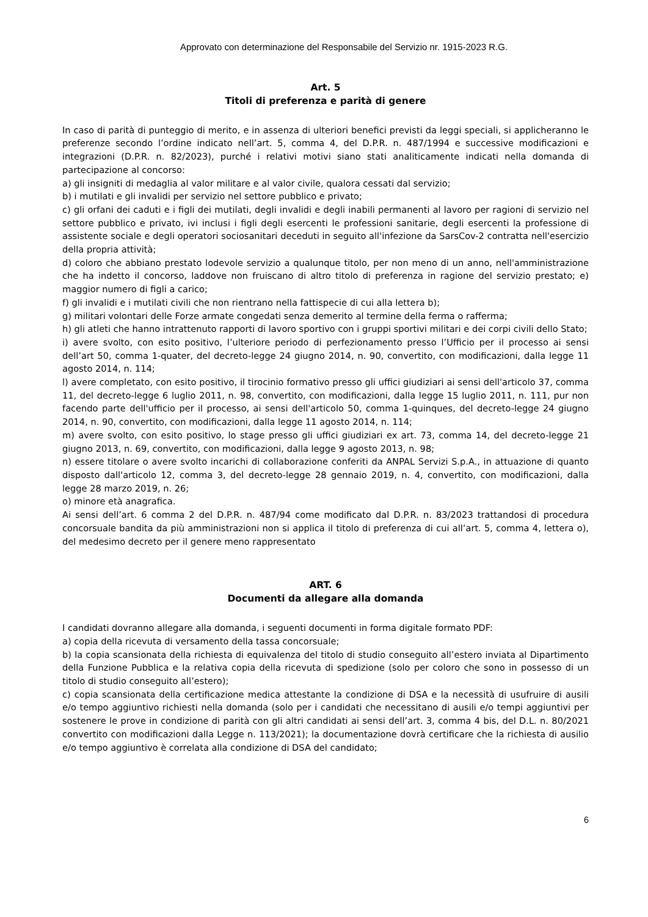Approvato con determinazione del Responsabile del Servizio nr. 1915-2023 R.G.
Art. 5
Titoli di preferenza e parità di genere
In caso di parità di punteggio di merito, e in assenza di ulteriori benefici previsti da leggi speciali, si applicheranno le preferenze secondo l’ordine indicato nell’art. 5, comma 4, del D.P.R. n. 487/1994 e successive modificazioni e integrazioni (D.P.R. n. 82/2023), purché i relativi motivi siano stati analiticamente indicati nella domanda di partecipazione al concorso:
a) gli insigniti di medaglia al valor militare e al valor civile, qualora cessati dal servizio;
b) i mutilati e gli invalidi per servizio nel settore pubblico e privato;
c) gli orfani dei caduti e i figli dei mutilati, degli invalidi e degli inabili permanenti al lavoro per ragioni di servizio nel settore pubblico e privato, ivi inclusi i figli degli esercenti le professioni sanitarie, degli esercenti la professione di assistente sociale e degli operatori sociosanitari deceduti in seguito all'infezione da SarsCov-2 contratta nell'esercizio della propria attività;
d) coloro che abbiano prestato lodevole servizio a qualunque titolo, per non meno di un anno, nell'amministrazione che ha indetto il concorso, laddove non fruiscano di altro titolo di preferenza in ragione del servizio prestato; e) maggior numero di figli a carico;
f) gli invalidi e i mutilati civili che non rientrano nella fattispecie di cui alla lettera b);
g) militari volontari delle Forze armate congedati senza demerito al termine della ferma o rafferma;
h) gli atleti che hanno intrattenuto rapporti di lavoro sportivo con i gruppi sportivi militari e dei corpi civili dello Stato;
i) avere svolto, con esito positivo, l’ulteriore periodo di perfezionamento presso l’Ufficio per il processo ai sensi dell’art 50, comma 1-quater, del decreto-legge 24 giugno 2014, n. 90, convertito, con modificazioni, dalla legge 11 agosto 2014, n. 114;
l) avere completato, con esito positivo, il tirocinio formativo presso gli uffici giudiziari ai sensi dell'articolo 37, comma 11, del decreto-legge 6 luglio 2011, n. 98, convertito, con modificazioni, dalla legge 15 luglio 2011, n. 111, pur non facendo parte dell'ufficio per il processo, ai sensi dell'articolo 50, comma 1-quinques, del decreto-legge 24 giugno 2014, n. 90, convertito, con modificazioni, dalla legge 11 agosto 2014, n. 114;
m) avere svolto, con esito positivo, lo stage presso gli uffici giudiziari ex art. 73, comma 14, del decreto-legge 21 giugno 2013, n. 69, convertito, con modificazioni, dalla legge 9 agosto 2013, n. 98;
n) essere titolare o avere svolto incarichi di collaborazione conferiti da ANPAL Servizi S.p.A., in attuazione di quanto disposto dall'articolo 12, comma 3, del decreto-legge 28 gennaio 2019, n. 4, convertito, con modificazioni, dalla legge 28 marzo 2019, n. 26;
o) minore età anagrafica.
Ai sensi dell’art. 6 comma 2 del D.P.R. n. 487/94 come modificato dal D.P.R. n. 83/2023 trattandosi di procedura concorsuale bandita da più amministrazioni non si applica il titolo di preferenza di cui all’art. 5, comma 4, lettera o), del medesimo decreto per il genere meno rappresentato
ART. 6
Documenti da allegare alla domanda
I candidati dovranno allegare alla domanda, i seguenti documenti in forma digitale formato PDF:
a) copia della ricevuta di versamento della tassa concorsuale;
b) la copia scansionata della richiesta di equivalenza del titolo di studio conseguito all’estero inviata al Dipartimento della Funzione Pubblica e la relativa copia della ricevuta di spedizione (solo per coloro che sono in possesso di un titolo di studio conseguito all’estero);
c) copia scansionata della certificazione medica attestante la condizione di DSA e la necessità di usufruire di ausili e/o tempo aggiuntivo richiesti nella domanda (solo per i candidati che necessitano di ausili e/o tempi aggiuntivi per sostenere le prove in condizione di parità con gli altri candidati ai sensi dell’art. 3, comma 4 bis, del D.L. n. 80/2021 convertito con modificazioni dalla Legge n. 113/2021); la documentazione dovrà certificare che la richiesta di ausilio e/o tempo aggiuntivo è correlata alla condizione di DSA del candidato;
6